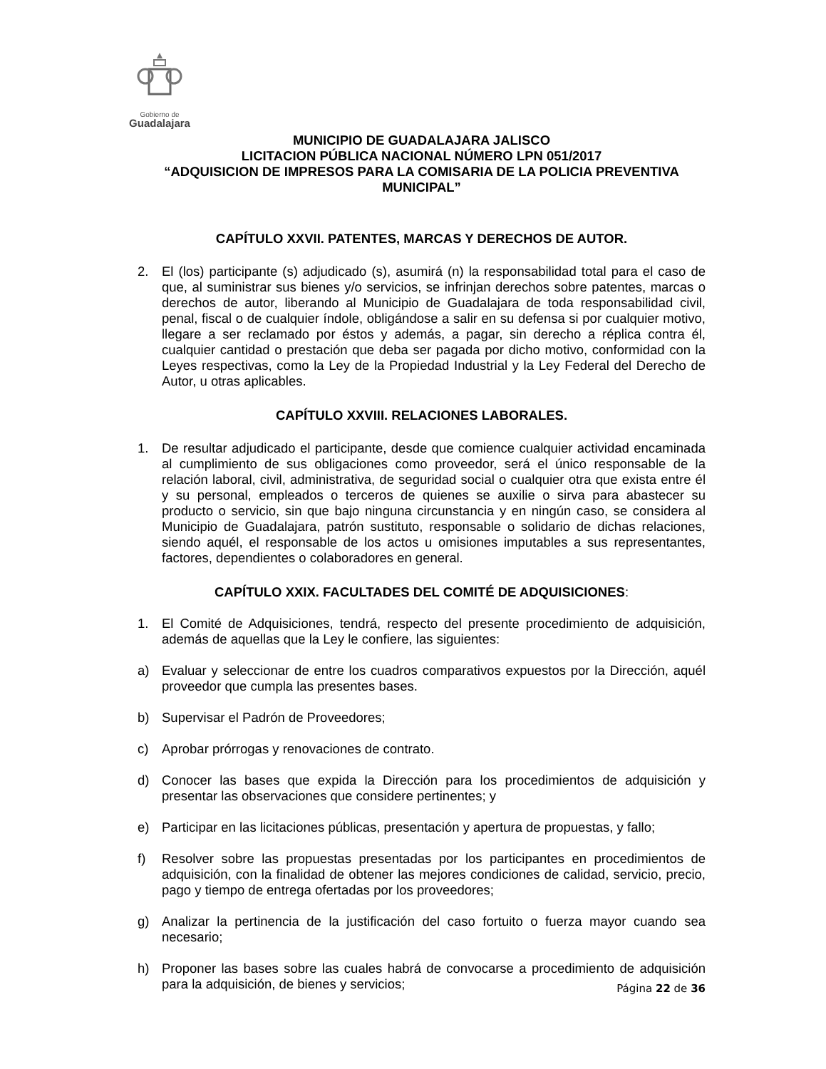Gobierno de
Guadalajara
MUNICIPIO DE GUADALAJARA JALISCO
LICITACION PÚBLICA NACIONAL NÚMERO LPN 051/2017
“ADQUISICION DE IMPRESOS PARA LA COMISARIA DE LA POLICIA PREVENTIVA MUNICIPAL”
CAPÍTULO XXVII. PATENTES, MARCAS Y DERECHOS DE AUTOR.
2. El (los) participante (s) adjudicado (s), asumirá (n) la responsabilidad total para el caso de que, al suministrar sus bienes y/o servicios, se infrinjan derechos sobre patentes, marcas o derechos de autor, liberando al Municipio de Guadalajara de toda responsabilidad civil, penal, fiscal o de cualquier índole, obligándose a salir en su defensa si por cualquier motivo, llegare a ser reclamado por éstos y además, a pagar, sin derecho a réplica contra él, cualquier cantidad o prestación que deba ser pagada por dicho motivo, conformidad con la Leyes respectivas, como la Ley de la Propiedad Industrial y la Ley Federal del Derecho de Autor, u otras aplicables.
CAPÍTULO XXVIII. RELACIONES LABORALES.
1. De resultar adjudicado el participante, desde que comience cualquier actividad encaminada al cumplimiento de sus obligaciones como proveedor, será el único responsable de la relación laboral, civil, administrativa, de seguridad social o cualquier otra que exista entre él y su personal, empleados o terceros de quienes se auxilie o sirva para abastecer su producto o servicio, sin que bajo ninguna circunstancia y en ningún caso, se considera al Municipio de Guadalajara, patrón sustituto, responsable o solidario de dichas relaciones, siendo aquél, el responsable de los actos u omisiones imputables a sus representantes, factores, dependientes o colaboradores en general.
CAPÍTULO XXIX. FACULTADES DEL COMITÉ DE ADQUISICIONES:
1. El Comité de Adquisiciones, tendrá, respecto del presente procedimiento de adquisición, además de aquellas que la Ley le confiere, las siguientes:
a) Evaluar y seleccionar de entre los cuadros comparativos expuestos por la Dirección, aquél proveedor que cumpla las presentes bases.
b) Supervisar el Padrón de Proveedores;
c) Aprobar prórrogas y renovaciones de contrato.
d) Conocer las bases que expida la Dirección para los procedimientos de adquisición y presentar las observaciones que considere pertinentes; y
e) Participar en las licitaciones públicas, presentación y apertura de propuestas, y fallo;
f) Resolver sobre las propuestas presentadas por los participantes en procedimientos de adquisición, con la finalidad de obtener las mejores condiciones de calidad, servicio, precio, pago y tiempo de entrega ofertadas por los proveedores;
g) Analizar la pertinencia de la justificación del caso fortuito o fuerza mayor cuando sea necesario;
h) Proponer las bases sobre las cuales habrá de convocarse a procedimiento de adquisición para la adquisición, de bienes y servicios;
Página 22 de 36